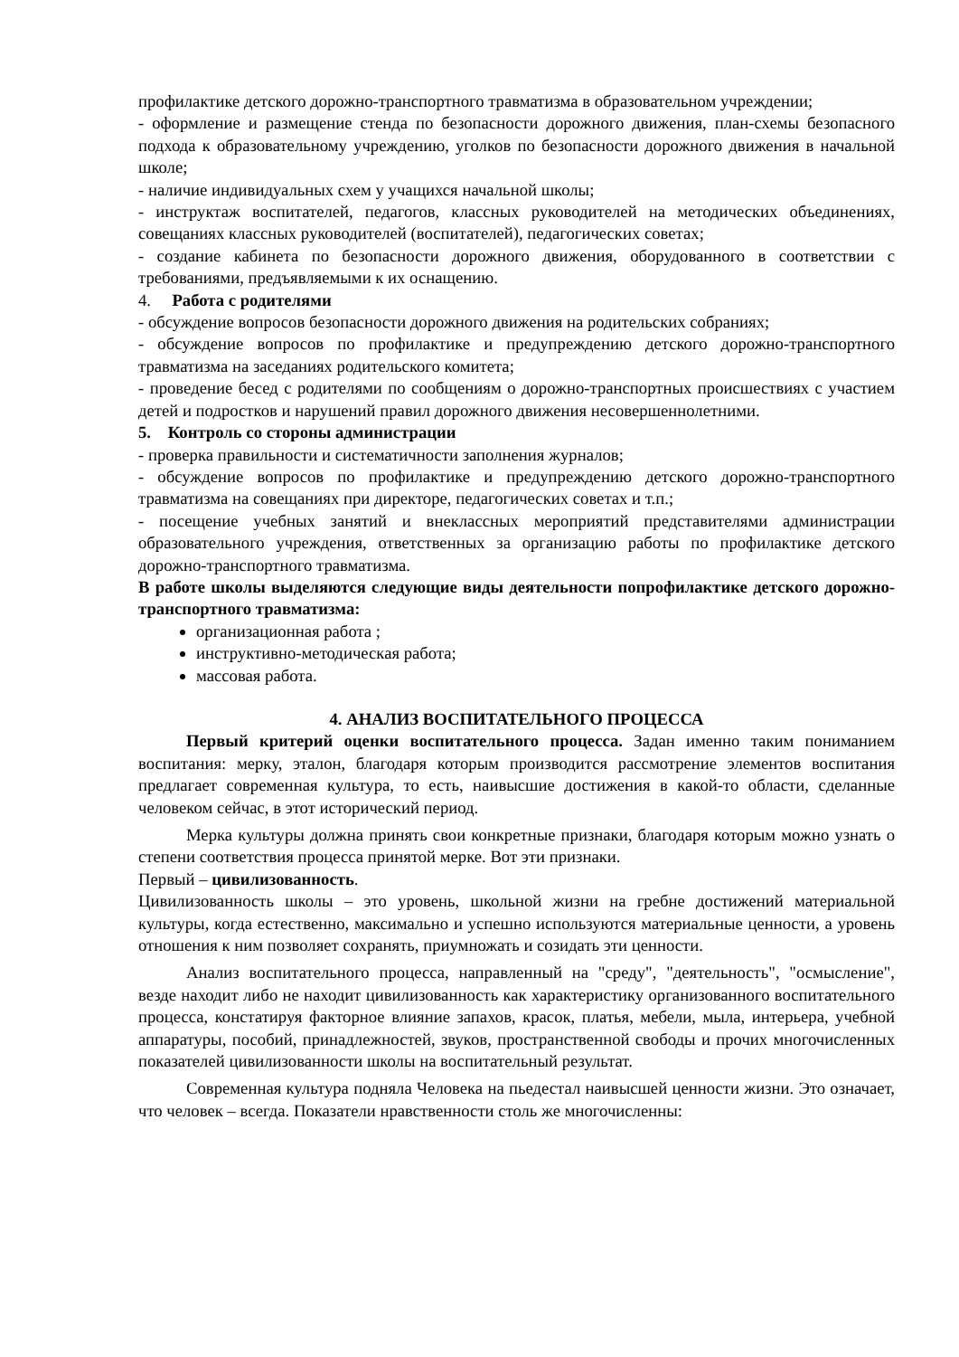профилактике детского дорожно-транспортного травматизма в образовательном учреждении;
- оформление и размещение стенда по безопасности дорожного движения, план-схемы безопасного подхода к образовательному учреждению, уголков по безопасности дорожного движения в начальной школе;
- наличие индивидуальных схем у учащихся начальной школы;
- инструктаж воспитателей, педагогов, классных руководителей на методических объединениях, совещаниях классных руководителей (воспитателей), педагогических советах;
- создание кабинета по безопасности дорожного движения, оборудованного в соответствии с требованиями, предъявляемыми к их оснащению.
4. Работа с родителями
- обсуждение вопросов безопасности дорожного движения на родительских собраниях;
- обсуждение вопросов по профилактике и предупреждению детского дорожно-транспортного травматизма на заседаниях родительского комитета;
- проведение бесед с родителями по сообщениям о дорожно-транспортных происшествиях с участием детей и подростков и нарушений правил дорожного движения несовершеннолетними.
5. Контроль со стороны администрации
- проверка правильности и систематичности заполнения журналов;
- обсуждение вопросов по профилактике и предупреждению детского дорожно-транспортного травматизма на совещаниях при директоре, педагогических советах и т.п.;
- посещение учебных занятий и внеклассных мероприятий представителями администрации образовательного учреждения, ответственных за организацию работы по профилактике детского дорожно-транспортного травматизма.
В работе школы выделяются следующие виды деятельности попрофилактике детского дорожно-транспортного травматизма:
организационная работа ;
инструктивно-методическая работа;
массовая работа.
4. АНАЛИЗ ВОСПИТАТЕЛЬНОГО ПРОЦЕССА
Первый критерий оценки воспитательного процесса. Задан именно таким пониманием воспитания: мерку, эталон, благодаря которым производится рассмотрение элементов воспитания предлагает современная культура, то есть, наивысшие достижения в какой-то области, сделанные человеком сейчас, в этот исторический период.
Мерка культуры должна принять свои конкретные признаки, благодаря которым можно узнать о степени соответствия процесса принятой мерке. Вот эти признаки.
Первый – цивилизованность.
Цивилизованность школы – это уровень, школьной жизни на гребне достижений материальной культуры, когда естественно, максимально и успешно используются материальные ценности, а уровень отношения к ним позволяет сохранять, приумножать и созидать эти ценности.
Анализ воспитательного процесса, направленный на "среду", "деятельность", "осмысление", везде находит либо не находит цивилизованность как характеристику организованного воспитательного процесса, констатируя факторное влияние запахов, красок, платья, мебели, мыла, интерьера, учебной аппаратуры, пособий, принадлежностей, звуков, пространственной свободы и прочих многочисленных показателей цивилизованности школы на воспитательный результат.
Современная культура подняла Человека на пьедестал наивысшей ценности жизни. Это означает, что человек – всегда. Показатели нравственности столь же многочисленны: